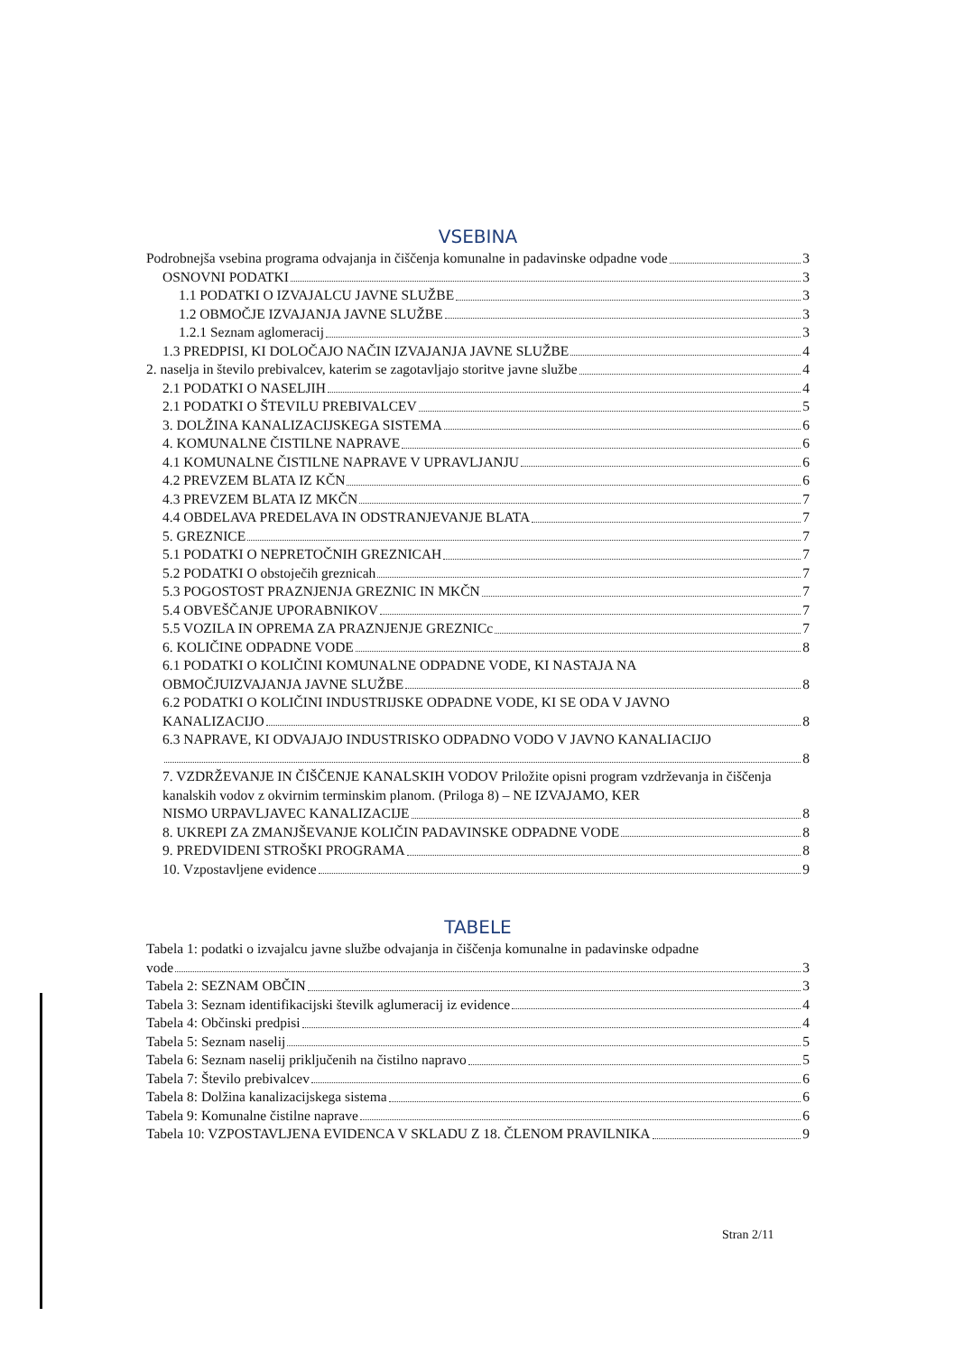VSEBINA
Podrobnejša vsebina programa odvajanja in čiščenja komunalne in padavinske odpadne vode 3
OSNOVNI PODATKI 3
1.1 PODATKI O IZVAJALCU JAVNE SLUŽBE 3
1.2 OBMOČJE IZVAJANJA JAVNE SLUŽBE 3
1.2.1 Seznam aglomeracij 3
1.3 PREDPISI, KI DOLOČAJO NAČIN IZVAJANJA JAVNE SLUŽBE 4
2. naselja in število prebivalcev, katerim se zagotavljajo storitve javne službe 4
2.1 PODATKI O NASELJIH 4
2.1 PODATKI O ŠTEVILU PREBIVALCEV 5
3. DOLŽINA KANALIZACIJSKEGA SISTEMA 6
4. KOMUNALNE ČISTILNE NAPRAVE 6
4.1 KOMUNALNE ČISTILNE NAPRAVE V UPRAVLJANJU 6
4.2 PREVZEM BLATA IZ KČN 6
4.3 PREVZEM BLATA IZ MKČN 7
4.4 OBDELAVA PREDELAVA IN ODSTRANJEVANJE BLATA 7
5. GREZNICE 7
5.1 PODATKI O NEPRETOČNIH GREZNICAH 7
5.2 PODATKI O obstoječih greznicah 7
5.3 POGOSTOST PRAZNJENJA GREZNIC IN MKČN 7
5.4 OBVEŠČANJE UPORABNIKOV 7
5.5 VOZILA IN OPREMA ZA PRAZNJENJE GREZNICc 7
6. KOLIČINE ODPADNE VODE 8
6.1 PODATKI O KOLIČINI KOMUNALNE ODPADNE VODE, KI NASTAJA NA
OBMOČJUIZVAJANJA JAVNE SLUŽBE 8
6.2 PODATKI O KOLIČINI INDUSTRIJSKE ODPADNE VODE, KI SE ODA V JAVNO
KANALIZACIJO 8
6.3 NAPRAVE, KI ODVAJAJO INDUSTRISKO ODPADNO VODO V JAVNO KANALIACIJO
8
7. VZDRŽEVANJE IN ČIŠČENJE KANALSKIH VODOV Priložite opisni program vzdrževanja in čiščenja kanalskih vodov z okvirnim terminskim planom. (Priloga 8) – NE IZVAJAMO, KER
NISMO URPAVLJAVEC KANALIZACIJE 8
8. UKREPI ZA ZMANJŠEVANJE KOLIČIN PADAVINSKE ODPADNE VODE 8
9. PREDVIDENI STROŠKI PROGRAMA 8
10. Vzpostavljene evidence 9
TABELE
Tabela 1: podatki o izvajalcu javne službe odvajanja in čiščenja komunalne in padavinske odpadne
vode 3
Tabela 2: SEZNAM OBČIN 3
Tabela 3: Seznam identifikacijski številk aglumeracij iz evidence 4
Tabela 4: Občinski predpisi 4
Tabela 5: Seznam naselij 5
Tabela 6: Seznam naselij priključenih na čistilno napravo 5
Tabela 7: Število prebivalcev 6
Tabela 8: Dolžina kanalizacijskega sistema 6
Tabela 9: Komunalne čistilne naprave 6
Tabela 10: VZPOSTAVLJENA EVIDENCA V SKLADU Z 18. ČLENOM PRAVILNIKA 9
Stran 2/11